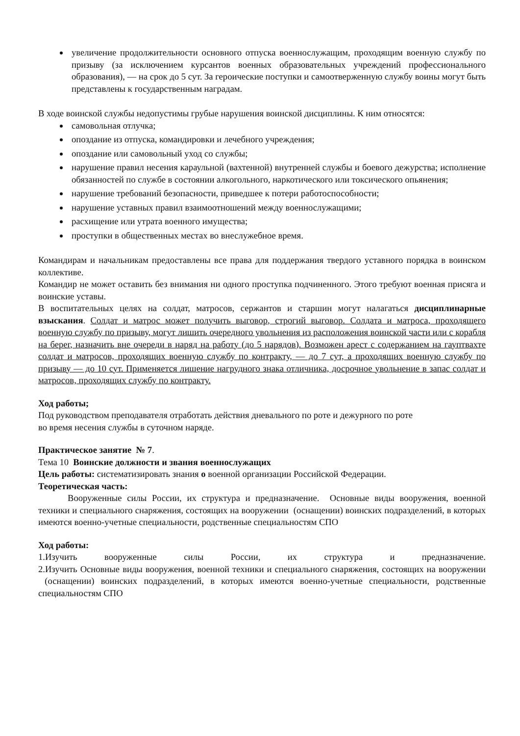увеличение продолжительности основного отпуска военнослужащим, проходящим военную службу по призыву (за исключением курсантов военных образовательных учреждений профессионального образования), — на срок до 5 сут. За героические поступки и самоотверженную службу воины могут быть представлены к государственным наградам.
В ходе воинской службы недопустимы грубые нарушения воинской дисциплины. К ним относятся:
самовольная отлучка;
опоздание из отпуска, командировки и лечебного учреждения;
опоздание или самовольный уход со службы;
нарушение правил несения караульной (вахтенной) внутренней службы и боевого дежурства; исполнение обязанностей по службе в состоянии алкогольного, наркотического или токсического опьянения;
нарушение требований безопасности, приведшее к потери работоспособности;
нарушение уставных правил взаимоотношений между военнослужащими;
расхищение или утрата военного имущества;
проступки в общественных местах во внеслужебное время.
Командирам и начальникам предоставлены все права для поддержания твердого уставного порядка в воинском коллективе.
Командир не может оставить без внимания ни одного проступка подчиненного. Этого требуют военная присяга и воинские уставы.
В воспитательных целях на солдат, матросов, сержантов и старшин могут налагаться дисциплинарные взыскания. Солдат и матрос может получить выговор, строгий выговор. Солдата и матроса, проходящего военную службу по призыву, могут лишить очередного увольнения из расположения воинской части или с корабля на берег, назначить вне очереди в наряд на работу (до 5 нарядов). Возможен арест с содержанием на гауптвахте солдат и матросов, проходящих военную службу по контракту, — до 7 сут, а проходящих военную службу по призыву — до 10 сут. Применяется лишение нагрудного знака отличника, досрочное увольнение в запас солдат и матросов, проходящих службу по контракту.
Ход работы;
Под руководством преподавателя отработать действия дневального по роте и дежурного по роте
во время несения службы в суточном наряде.
Практическое занятие № 7.
Тема 10 Воинские должности и звания военнослужащих
Цель работы: систематизировать знания о военной организации Российской Федерации.
Теоретическая часть:
Вооруженные силы России, их структура и предназначение. Основные виды вооружения, военной техники и специального снаряжения, состоящих на вооружении (оснащении) воинских подразделений, в которых имеются военно-учетные специальности, родственные специальностям СПО
Ход работы:
1.Изучить вооруженные силы России, их структура и предназначение.
2.Изучить Основные виды вооружения, военной техники и специального снаряжения, состоящих на вооружении (оснащении) воинских подразделений, в которых имеются военно-учетные специальности, родственные специальностям СПО